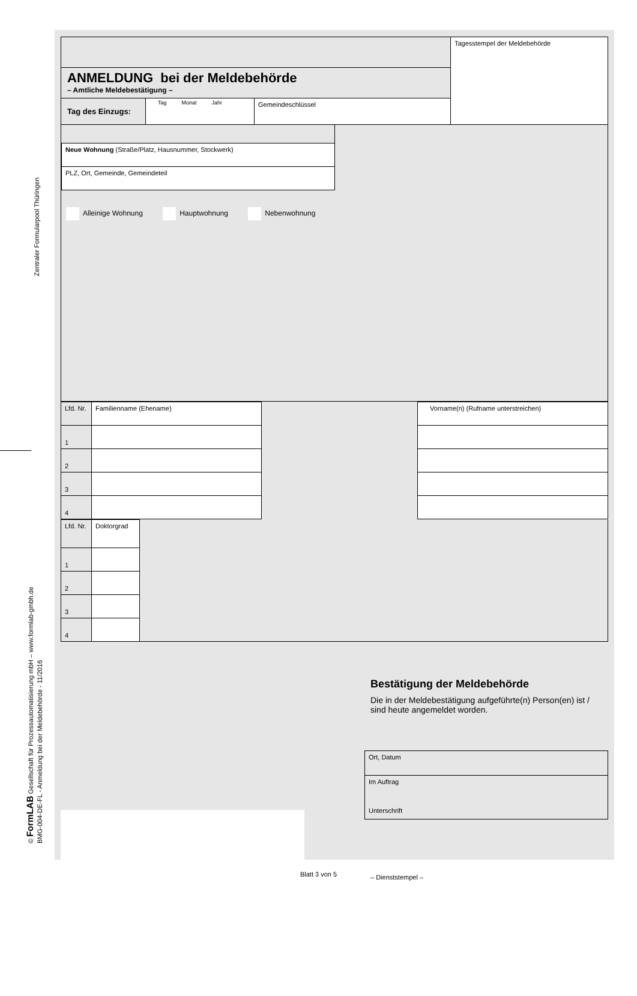Zentraler Formularpool Thüringen
© FormLAB Gesellschaft für Prozessautomatisierung mbH – www.formlab-gmbh.de
BMG-004-DE-FL - Anmeldung bei der Meldebehörde - 11/2016
| | Tagesstempel der Meldebehörde |
| ANMELDUNG bei der Meldebehörde – Amtliche Meldebestätigung – | |
| / Tag des Einzugs: / Tag Monat Jahr / Gemeindeschlüssel / | |
| / Neue Wohnung (Straße/Platz, Hausnummer, Stockwerk) / / PLZ, Ort, Gemeinde, Gemeindeteil / Alleinige Wohnung Hauptwohnung Nebenwohnung |
| Lfd. Nr. | Familienname (Ehename) | | Vorname(n) (Rufname unterstreichen) |
| --- | --- | --- | --- |
| 1 | | | |
| 2 | | | |
| 3 | | | |
| 4 | | | |
| Lfd. Nr. | Doktorgrad | |
| 1 | | |
| 2 | | |
| 3 | | |
| 4 | | |
Bestätigung der Meldebehörde
Die in der Meldebestätigung aufgeführte(n) Person(en) ist / sind heute angemeldet worden.
| Ort, Datum |
| Im Auftrag Unterschrift |
– Dienststempel –
Blatt 3 von 5